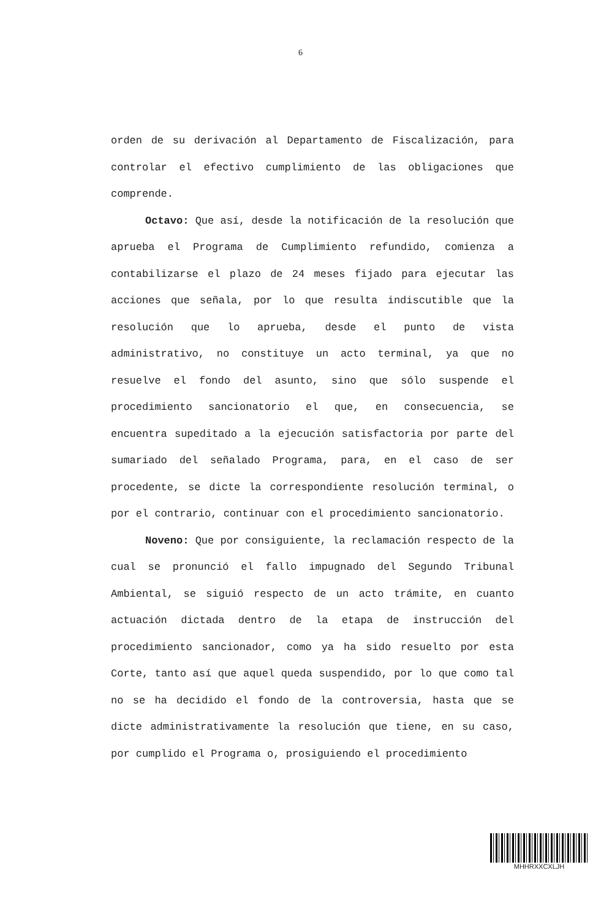6
orden de su derivación al Departamento de Fiscalización, para controlar el efectivo cumplimiento de las obligaciones que comprende.
Octavo: Que así, desde la notificación de la resolución que aprueba el Programa de Cumplimiento refundido, comienza a contabilizarse el plazo de 24 meses fijado para ejecutar las acciones que señala, por lo que resulta indiscutible que la resolución que lo aprueba, desde el punto de vista administrativo, no constituye un acto terminal, ya que no resuelve el fondo del asunto, sino que sólo suspende el procedimiento sancionatorio el que, en consecuencia, se encuentra supeditado a la ejecución satisfactoria por parte del sumariado del señalado Programa, para, en el caso de ser procedente, se dicte la correspondiente resolución terminal, o por el contrario, continuar con el procedimiento sancionatorio.
Noveno: Que por consiguiente, la reclamación respecto de la cual se pronunció el fallo impugnado del Segundo Tribunal Ambiental, se siguió respecto de un acto trámite, en cuanto actuación dictada dentro de la etapa de instrucción del procedimiento sancionador, como ya ha sido resuelto por esta Corte, tanto así que aquel queda suspendido, por lo que como tal no se ha decidido el fondo de la controversia, hasta que se dicte administrativamente la resolución que tiene, en su caso, por cumplido el Programa o, prosiguiendo el procedimiento
MHHRXXCXLJH